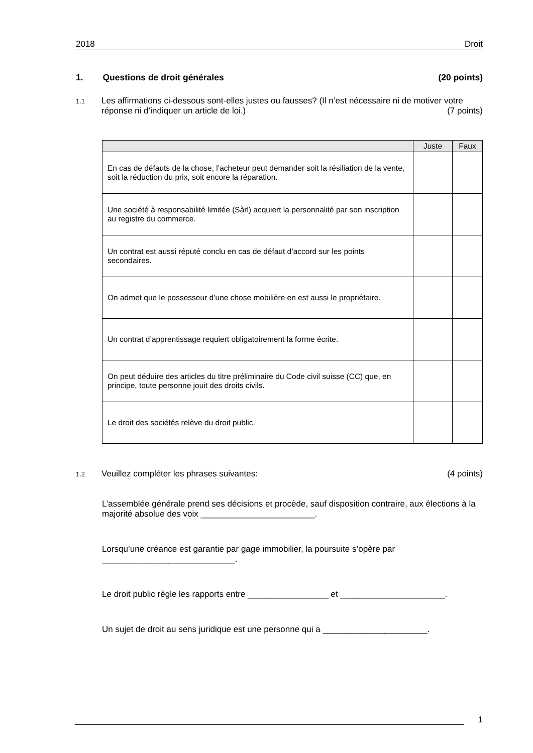2018 Droit
1. Questions de droit générales (20 points)
1.1
Les affirmations ci-dessous sont-elles justes ou fausses? (Il n’est nécessaire ni de motiver votre réponse ni d’indiquer un article de loi.) (7 points)
| | Juste | Faux |
| --- | --- | --- |
| En cas de défauts de la chose, l’acheteur peut demander soit la résiliation de la vente, soit la réduction du prix, soit encore la réparation. | | |
| Une société à responsabilité limitée (Sàrl) acquiert la personnalité par son inscription au registre du commerce. | | |
| Un contrat est aussi réputé conclu en cas de défaut d’accord sur les points secondaires. | | |
| On admet que le possesseur d’une chose mobilière en est aussi le propriétaire. | | |
| Un contrat d’apprentissage requiert obligatoirement la forme écrite. | | |
| On peut déduire des articles du titre préliminaire du Code civil suisse (CC) que, en principe, toute personne jouit des droits civils. | | |
| Le droit des sociétés relève du droit public. | | |
1.2
Veuillez compléter les phrases suivantes: (4 points)
L’assemblée générale prend ses décisions et procède, sauf disposition contraire, aux élections à la majorité absolue des voix ________________________.
Lorsqu’une créance est garantie par gage immobilier, la poursuite s’opère par ____________________________.
Le droit public règle les rapports entre _________________ et ______________________.
Un sujet de droit au sens juridique est une personne qui a ______________________.
1